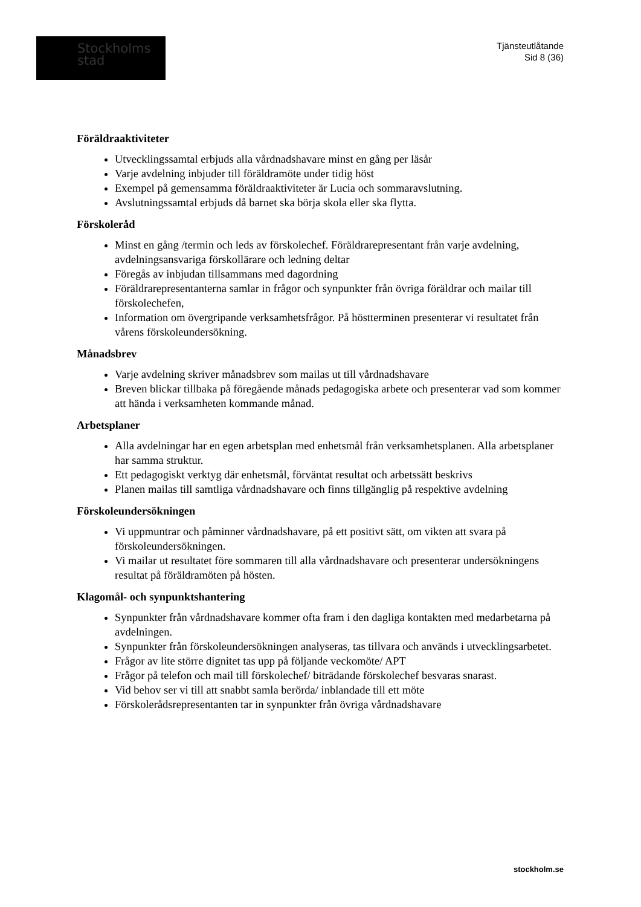Stockholms
stad
Tjänsteutlåtande
Sid 8 (36)
Föräldraaktiviteter
Utvecklingssamtal erbjuds alla vårdnadshavare minst en gång per läsår
Varje avdelning inbjuder till föräldramöte under tidig höst
Exempel på gemensamma föräldraaktiviteter är Lucia och sommaravslutning.
Avslutningssamtal erbjuds då barnet ska börja skola eller ska flytta.
Förskoleråd
Minst en gång /termin och leds av förskolechef. Föräldrarepresentant från varje avdelning, avdelningsansvariga förskollärare och ledning deltar
Föregås av inbjudan tillsammans med dagordning
Föräldrarepresentanterna samlar in frågor och synpunkter från övriga föräldrar och mailar till förskolechefen,
Information om övergripande verksamhetsfrågor. På höstterminen presenterar vi resultatet från vårens förskoleundersökning.
Månadsbrev
Varje avdelning skriver månadsbrev som mailas ut till vårdnadshavare
Breven blickar tillbaka på föregående månads pedagogiska arbete och presenterar vad som kommer att hända i verksamheten kommande månad.
Arbetsplaner
Alla avdelningar har en egen arbetsplan med enhetsmål från verksamhetsplanen. Alla arbetsplaner har samma struktur.
Ett pedagogiskt verktyg där enhetsmål, förväntat resultat och arbetssätt beskrivs
Planen mailas till samtliga vårdnadshavare och finns tillgänglig på respektive avdelning
Förskoleundersökningen
Vi uppmuntrar och påminner vårdnadshavare, på ett positivt sätt, om vikten att svara på förskoleundersökningen.
Vi mailar ut resultatet före sommaren till alla vårdnadshavare och presenterar undersökningens resultat på föräldramöten på hösten.
Klagomål- och synpunktshantering
Synpunkter från vårdnadshavare kommer ofta fram i den dagliga kontakten med medarbetarna på avdelningen.
Synpunkter från förskoleundersökningen analyseras, tas tillvara och används i utvecklingsarbetet.
Frågor av lite större dignitet tas upp på följande veckomöte/ APT
Frågor på telefon och mail till förskolechef/ biträdande förskolechef besvaras snarast.
Vid behov ser vi till att snabbt samla berörda/ inblandade till ett möte
Förskolerådsrepresentanten tar in synpunkter från övriga vårdnadshavare
stockholm.se